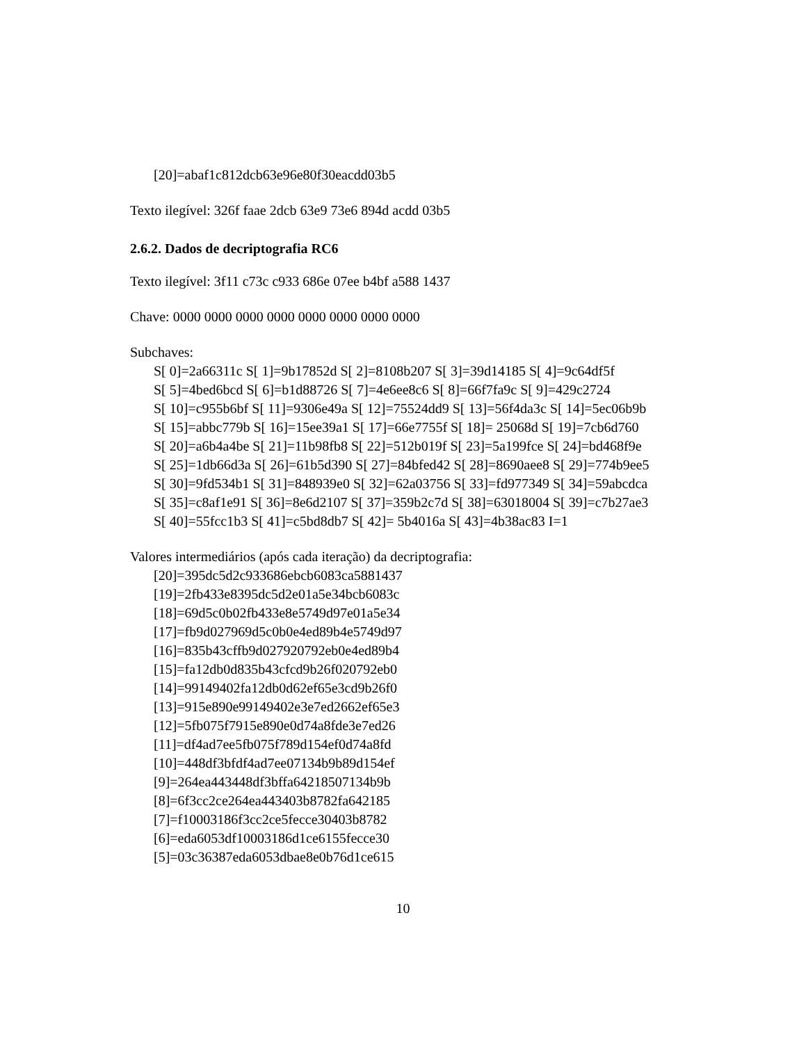[20]=abaf1c812dcb63e96e80f30eacdd03b5
Texto ilegível: 326f faae 2dcb 63e9 73e6 894d acdd 03b5
2.6.2. Dados de decriptografia RC6
Texto ilegível: 3f11 c73c c933 686e 07ee b4bf a588 1437
Chave: 0000 0000 0000 0000 0000 0000 0000 0000
Subchaves:
S[ 0]=2a66311c S[ 1]=9b17852d S[ 2]=8108b207 S[ 3]=39d14185 S[ 4]=9c64df5f
S[ 5]=4bed6bcd S[ 6]=b1d88726 S[ 7]=4e6ee8c6 S[ 8]=66f7fa9c S[ 9]=429c2724
S[ 10]=c955b6bf S[ 11]=9306e49a S[ 12]=75524dd9 S[ 13]=56f4da3c S[ 14]=5ec06b9b
S[ 15]=abbc779b S[ 16]=15ee39a1 S[ 17]=66e7755f S[ 18]= 25068d S[ 19]=7cb6d760
S[ 20]=a6b4a4be S[ 21]=11b98fb8 S[ 22]=512b019f S[ 23]=5a199fce S[ 24]=bd468f9e
S[ 25]=1db66d3a S[ 26]=61b5d390 S[ 27]=84bfed42 S[ 28]=8690aee8 S[ 29]=774b9ee5
S[ 30]=9fd534b1 S[ 31]=848939e0 S[ 32]=62a03756 S[ 33]=fd977349 S[ 34]=59abcdca
S[ 35]=c8af1e91 S[ 36]=8e6d2107 S[ 37]=359b2c7d S[ 38]=63018004 S[ 39]=c7b27ae3
S[ 40]=55fcc1b3 S[ 41]=c5bd8db7 S[ 42]= 5b4016a S[ 43]=4b38ac83 I=1
Valores intermediários (após cada iteração) da decriptografia:
[20]=395dc5d2c933686ebcb6083ca5881437
[19]=2fb433e8395dc5d2e01a5e34bcb6083c
[18]=69d5c0b02fb433e8e5749d97e01a5e34
[17]=fb9d027969d5c0b0e4ed89b4e5749d97
[16]=835b43cffb9d027920792eb0e4ed89b4
[15]=fa12db0d835b43cfcd9b26f020792eb0
[14]=99149402fa12db0d62ef65e3cd9b26f0
[13]=915e890e99149402e3e7ed2662ef65e3
[12]=5fb075f7915e890e0d74a8fde3e7ed26
[11]=df4ad7ee5fb075f789d154ef0d74a8fd
[10]=448df3bfdf4ad7ee07134b9b89d154ef
[9]=264ea443448df3bffa64218507134b9b
[8]=6f3cc2ce264ea443403b8782fa642185
[7]=f10003186f3cc2ce5fecce30403b8782
[6]=eda6053df10003186d1ce6155fecce30
[5]=03c36387eda6053dbae8e0b76d1ce615
10